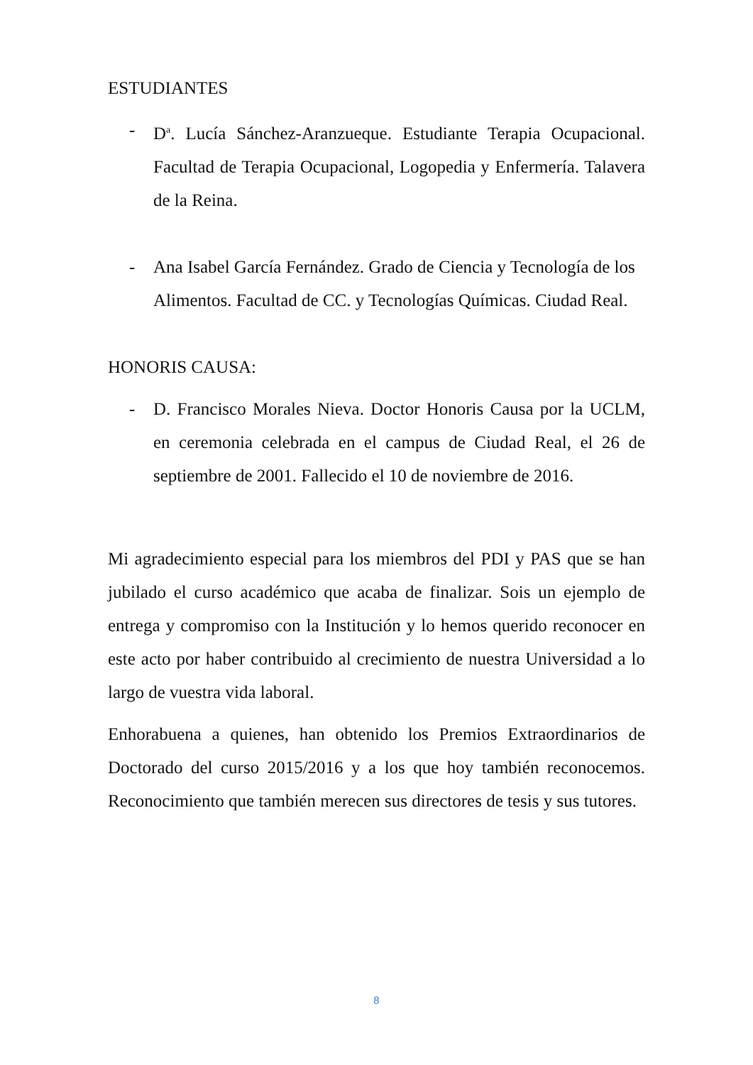ESTUDIANTES
- D<sup>a</sup>. Lucía Sánchez-Aranzueque. Estudiante Terapia Ocupacional. Facultad de Terapia Ocupacional, Logopedia y Enfermería. Talavera de la Reina.
- Ana Isabel García Fernández. Grado de Ciencia y Tecnología de los Alimentos. Facultad de CC. y Tecnologías Químicas. Ciudad Real.
HONORIS CAUSA:
- D. Francisco Morales Nieva. Doctor Honoris Causa por la UCLM, en ceremonia celebrada en el campus de Ciudad Real, el 26 de septiembre de 2001. Fallecido el 10 de noviembre de 2016.
Mi agradecimiento especial para los miembros del PDI y PAS que se han jubilado el curso académico que acaba de finalizar. Sois un ejemplo de entrega y compromiso con la Institución y lo hemos querido reconocer en este acto por haber contribuido al crecimiento de nuestra Universidad a lo largo de vuestra vida laboral.
Enhorabuena a quienes, han obtenido los Premios Extraordinarios de Doctorado del curso 2015/2016 y a los que hoy también reconocemos. Reconocimiento que también merecen sus directores de tesis y sus tutores.
8